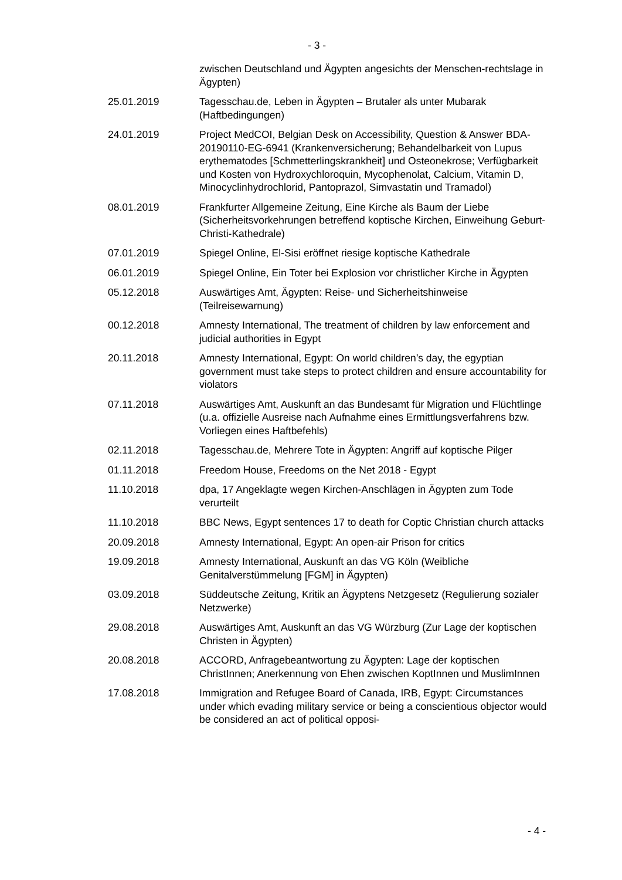- 3 -
zwischen Deutschland und Ägypten angesichts der Menschen-rechtslage in Ägypten)
25.01.2019 Tagesschau.de, Leben in Ägypten – Brutaler als unter Mubarak (Haftbedingungen)
24.01.2019 Project MedCOI, Belgian Desk on Accessibility, Question & Answer BDA-20190110-EG-6941 (Krankenversicherung; Behandelbarkeit von Lupus erythematodes [Schmetterlingskrankheit] und Osteonekrose; Verfügbarkeit und Kosten von Hydroxychloroquin, Mycophenolat, Calcium, Vitamin D, Minocyclinhydrochlorid, Pantoprazol, Simvastatin und Tramadol)
08.01.2019 Frankfurter Allgemeine Zeitung, Eine Kirche als Baum der Liebe (Sicherheitsvorkehrungen betreffend koptische Kirchen, Einweihung Geburt-Christi-Kathedrale)
07.01.2019 Spiegel Online, El-Sisi eröffnet riesige koptische Kathedrale
06.01.2019 Spiegel Online, Ein Toter bei Explosion vor christlicher Kirche in Ägypten
05.12.2018 Auswärtiges Amt, Ägypten: Reise- und Sicherheitshinweise (Teilreisewarnung)
00.12.2018 Amnesty International, The treatment of children by law enforcement and judicial authorities in Egypt
20.11.2018 Amnesty International, Egypt: On world children’s day, the egyptian government must take steps to protect children and ensure accountability for violators
07.11.2018 Auswärtiges Amt, Auskunft an das Bundesamt für Migration und Flüchtlinge (u.a. offizielle Ausreise nach Aufnahme eines Ermittlungsverfahrens bzw. Vorliegen eines Haftbefehls)
02.11.2018 Tagesschau.de, Mehrere Tote in Ägypten: Angriff auf koptische Pilger
01.11.2018 Freedom House, Freedoms on the Net 2018 - Egypt
11.10.2018 dpa, 17 Angeklagte wegen Kirchen-Anschlägen in Ägypten zum Tode verurteilt
11.10.2018 BBC News, Egypt sentences 17 to death for Coptic Christian church attacks
20.09.2018 Amnesty International, Egypt: An open-air Prison for critics
19.09.2018 Amnesty International, Auskunft an das VG Köln (Weibliche Genitalverstümmelung [FGM] in Ägypten)
03.09.2018 Süddeutsche Zeitung, Kritik an Ägyptens Netzgesetz (Regulierung sozialer Netzwerke)
29.08.2018 Auswärtiges Amt, Auskunft an das VG Würzburg (Zur Lage der koptischen Christen in Ägypten)
20.08.2018 ACCORD, Anfragebeantwortung zu Ägypten: Lage der koptischen ChristInnen; Anerkennung von Ehen zwischen KoptInnen und MuslimInnen
17.08.2018 Immigration and Refugee Board of Canada, IRB, Egypt: Circumstances under which evading military service or being a conscientious objector would be considered an act of political opposi-
- 4 -